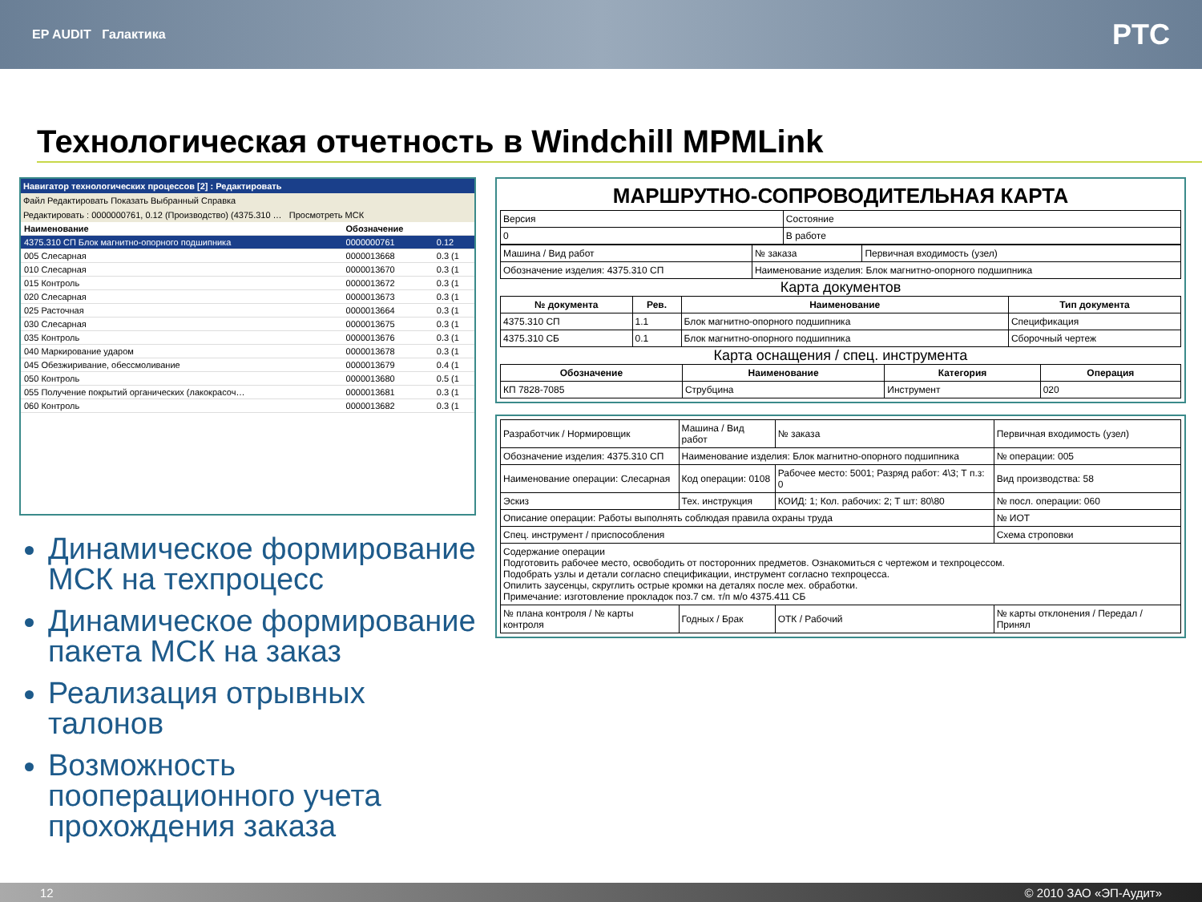EP AUDIT Галактика PTC
Технологическая отчетность в Windchill MPMLink
Навигатор технологических процессов [2] : Редактировать
Файл Редактировать Показать Выбранный Справка
Редактировать : 0000000761, 0.12 (Производство) (4375.310 … Просмотреть МСК
| Наименование | Обозначение | |
| --- | --- | --- |
| 4375.310 СП Блок магнитно-опорного подшипника | 0000000761 | 0.12 |
| 005 Слесарная | 0000013668 | 0.3 (1 |
| 010 Слесарная | 0000013670 | 0.3 (1 |
| 015 Контроль | 0000013672 | 0.3 (1 |
| 020 Слесарная | 0000013673 | 0.3 (1 |
| 025 Расточная | 0000013664 | 0.3 (1 |
| 030 Слесарная | 0000013675 | 0.3 (1 |
| 035 Контроль | 0000013676 | 0.3 (1 |
| 040 Маркирование ударом | 0000013678 | 0.3 (1 |
| 045 Обезжиривание, обессмоливание | 0000013679 | 0.4 (1 |
| 050 Контроль | 0000013680 | 0.5 (1 |
| 055 Получение покрытий органических (лакокрасоч… | 0000013681 | 0.3 (1 |
| 060 Контроль | 0000013682 | 0.3 (1 |
Динамическое формирование МСК на техпроцесс
Динамическое формирование пакета МСК на заказ
Реализация отрывных талонов
Возможность пооперационного учета прохождения заказа
МАРШРУТНО-СОПРОВОДИТЕЛЬНАЯ КАРТА
| Версия | Состояние |
| 0 | В работе |
| Машина / Вид работ | № заказа | Первичная входимость (узел) |
| Обозначение изделия: 4375.310 СП | Наименование изделия: Блок магнитно-опорного подшипника | |
Карта документов
| № документа | Рев. | Наименование | Тип документа |
| --- | --- | --- | --- |
| 4375.310 СП | 1.1 | Блок магнитно-опорного подшипника | Спецификация |
| 4375.310 СБ | 0.1 | Блок магнитно-опорного подшипника | Сборочный чертеж |
Карта оснащения / спец. инструмента
| Обозначение | Наименование | Категория | Операция |
| --- | --- | --- | --- |
| КП 7828-7085 | Струбцина | Инструмент | 020 |
| Разработчик / Нормировщик | Машина / Вид работ | № заказа | Первичная входимость (узел) |
| Обозначение изделия: 4375.310 СП | Наименование изделия: Блок магнитно-опорного подшипника | | № операции: 005 |
| Наименование операции: Слесарная | Код операции: 0108 | Рабочее место: 5001; Разряд работ: 4\3; Т п.з: 0 | Вид производства: 58 |
| Эскиз | Тех. инструкция | КОИД: 1; Кол. рабочих: 2; Т шт: 80\80 | № посл. операции: 060 |
| Описание операции: Работы выполнять соблюдая правила охраны труда | | | № ИОТ |
| Спец. инструмент / приспособления | | | Схема строповки |
| Содержание операции Подготовить рабочее место, освободить от посторонних предметов. Ознакомиться с чертежом и техпроцессом. Подобрать узлы и детали согласно спецификации, инструмент согласно техпроцесса. Опилить заусенцы, скруглить острые кромки на деталях после мех. обработки. Примечание: изготовление прокладок поз.7 см. т/п м/о 4375.411 СБ | | | |
| № плана контроля / № карты контроля | Годных / Брак | ОТК / Рабочий | № карты отклонения / Передал / Принял |
12 © 2010 ЗАО «ЭП-Аудит»